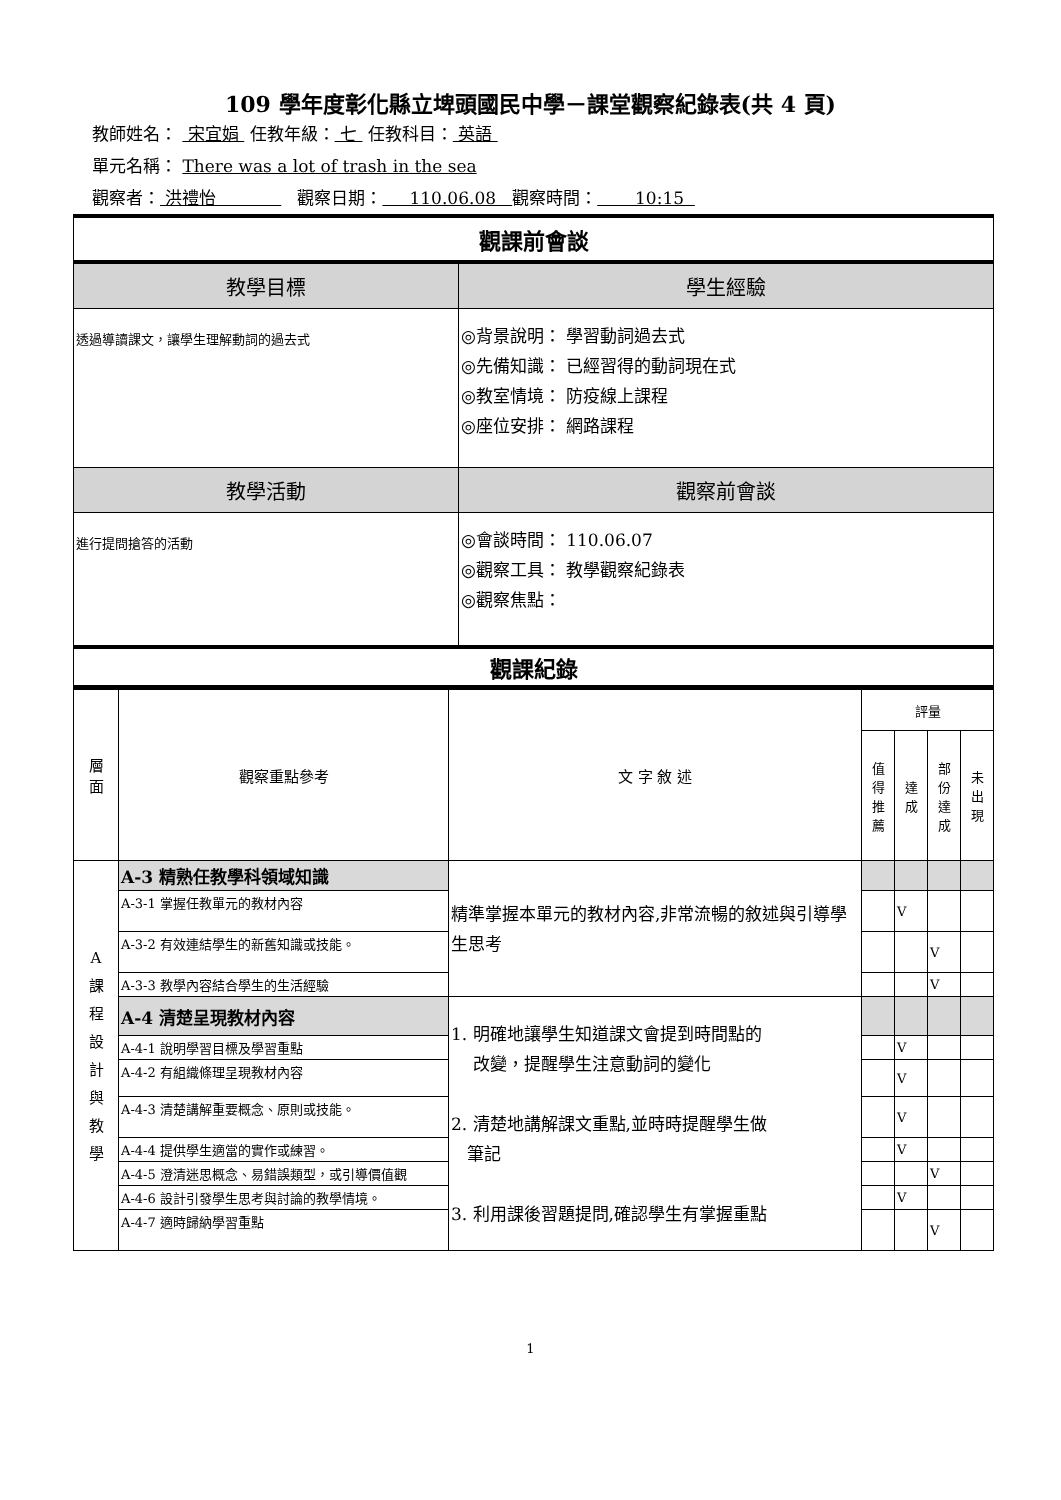109 學年度彰化縣立埤頭國民中學－課堂觀察紀錄表(共 4 頁)
教師姓名： 宋宜娟 任教年級： 七 任教科目： 英語
單元名稱： There was a lot of trash in the sea
觀察者： 洪禮怡 觀察日期： 110.06.08 觀察時間： 10:15
| 觀課前會談 | |
| 教學目標 | 學生經驗 |
| 透過導讀課文，讓學生理解動詞的過去式 | ◎背景說明： 學習動詞過去式 ◎先備知識： 已經習得的動詞現在式 ◎教室情境： 防疫線上課程 ◎座位安排： 網路課程 |
| 教學活動 | 觀察前會談 |
| 進行提問搶答的活動 | ◎會談時間： 110.06.07 ◎觀察工具： 教學觀察紀錄表 ◎觀察焦點： |
| 觀課紀錄 | |
| 層 面 | 觀察重點參考 | 文 字 敘 述 | 評量 | | | |
| | | | 值 得 推 薦 | 達 成 | 部 份 達 成 | 未 出 現 |
| A 課 程 設 計 與 教 學 | A-3 精熟任教學科領域知識 | 精準掌握本單元的教材內容,非常流暢的敘述與引導學生思考 | | | | |
| | A-3-1 掌握任教單元的教材內容 | | | V | | |
| | A-3-2 有效連結學生的新舊知識或技能。 | | | | V | |
| | A-3-3 教學內容結合學生的生活經驗 | | | | V | |
| | A-4 清楚呈現教材內容 | 1. 明確地讓學生知道課文會提到時間點的 改變，提醒學生注意動詞的變化 2. 清楚地講解課文重點,並時時提醒學生做 筆記 3. 利用課後習題提問,確認學生有掌握重點 | | | | |
| | A-4-1 說明學習目標及學習重點 | | | V | | |
| | A-4-2 有組織條理呈現教材內容 | | | V | | |
| | A-4-3 清楚講解重要概念、原則或技能。 | | | V | | |
| | A-4-4 提供學生適當的實作或練習。 | | | V | | |
| | A-4-5 澄清迷思概念、易錯誤類型，或引導價值觀 | | | | V | |
| | A-4-6 設計引發學生思考與討論的教學情境。 | | | V | | |
| | A-4-7 適時歸納學習重點 | | | | V | |
1